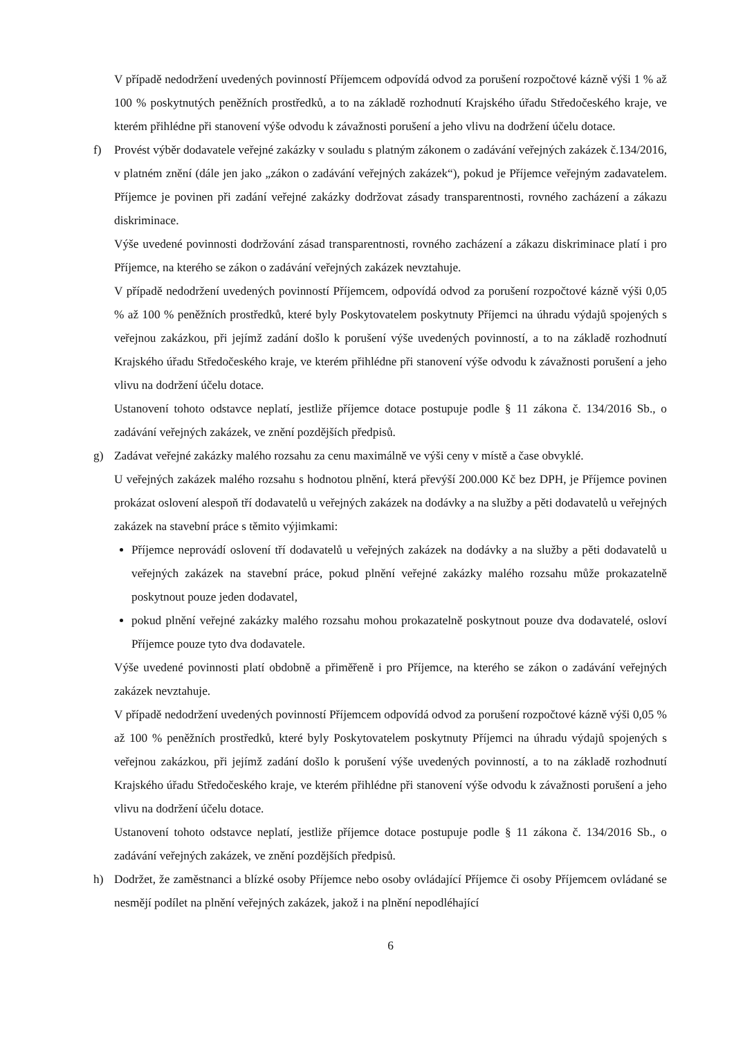V případě nedodržení uvedených povinností Příjemcem odpovídá odvod za porušení rozpočtové kázně výši 1 % až 100 % poskytnutých peněžních prostředků, a to na základě rozhodnutí Krajského úřadu Středočeského kraje, ve kterém přihlédne při stanovení výše odvodu k závažnosti porušení a jeho vlivu na dodržení účelu dotace.
f) Provést výběr dodavatele veřejné zakázky v souladu s platným zákonem o zadávání veřejných zakázek č.134/2016, v platném znění (dále jen jako „zákon o zadávání veřejných zakázek“), pokud je Příjemce veřejným zadavatelem. Příjemce je povinen při zadání veřejné zakázky dodržovat zásady transparentnosti, rovného zacházení a zákazu diskriminace.
Výše uvedené povinnosti dodržování zásad transparentnosti, rovného zacházení a zákazu diskriminace platí i pro Příjemce, na kterého se zákon o zadávání veřejných zakázek nevztahuje.
V případě nedodržení uvedených povinností Příjemcem, odpovídá odvod za porušení rozpočtové kázně výši 0,05 % až 100 % peněžních prostředků, které byly Poskytovatelem poskytnuty Příjemci na úhradu výdajů spojených s veřejnou zakázkou, při jejímž zadání došlo k porušení výše uvedených povinností, a to na základě rozhodnutí Krajského úřadu Středočeského kraje, ve kterém přihlédne při stanovení výše odvodu k závažnosti porušení a jeho vlivu na dodržení účelu dotace.
Ustanovení tohoto odstavce neplatí, jestliže příjemce dotace postupuje podle § 11 zákona č. 134/2016 Sb., o zadávání veřejných zakázek, ve znění pozdějších předpisů.
g) Zadávat veřejné zakázky malého rozsahu za cenu maximálně ve výši ceny v místě a čase obvyklé.
U veřejných zakázek malého rozsahu s hodnotou plnění, která převýší 200.000 Kč bez DPH, je Příjemce povinen prokázat oslovení alespoň tří dodavatelů u veřejných zakázek na dodávky a na služby a pěti dodavatelů u veřejných zakázek na stavební práce s těmito výjimkami:
Příjemce neprovádí oslovení tří dodavatelů u veřejných zakázek na dodávky a na služby a pěti dodavatelů u veřejných zakázek na stavební práce, pokud plnění veřejné zakázky malého rozsahu může prokazatelně poskytnout pouze jeden dodavatel,
pokud plnění veřejné zakázky malého rozsahu mohou prokazatelně poskytnout pouze dva dodavatelé, osloví Příjemce pouze tyto dva dodavatele.
Výše uvedené povinnosti platí obdobně a přiměřeně i pro Příjemce, na kterého se zákon o zadávání veřejných zakázek nevztahuje.
V případě nedodržení uvedených povinností Příjemcem odpovídá odvod za porušení rozpočtové kázně výši 0,05 % až 100 % peněžních prostředků, které byly Poskytovatelem poskytnuty Příjemci na úhradu výdajů spojených s veřejnou zakázkou, při jejímž zadání došlo k porušení výše uvedených povinností, a to na základě rozhodnutí Krajského úřadu Středočeského kraje, ve kterém přihlédne při stanovení výše odvodu k závažnosti porušení a jeho vlivu na dodržení účelu dotace.
Ustanovení tohoto odstavce neplatí, jestliže příjemce dotace postupuje podle § 11 zákona č. 134/2016 Sb., o zadávání veřejných zakázek, ve znění pozdějších předpisů.
h) Dodržet, že zaměstnanci a blízké osoby Příjemce nebo osoby ovládající Příjemce či osoby Příjemcem ovládané se nesmějí podílet na plnění veřejných zakázek, jakož i na plnění nepodléhající
6